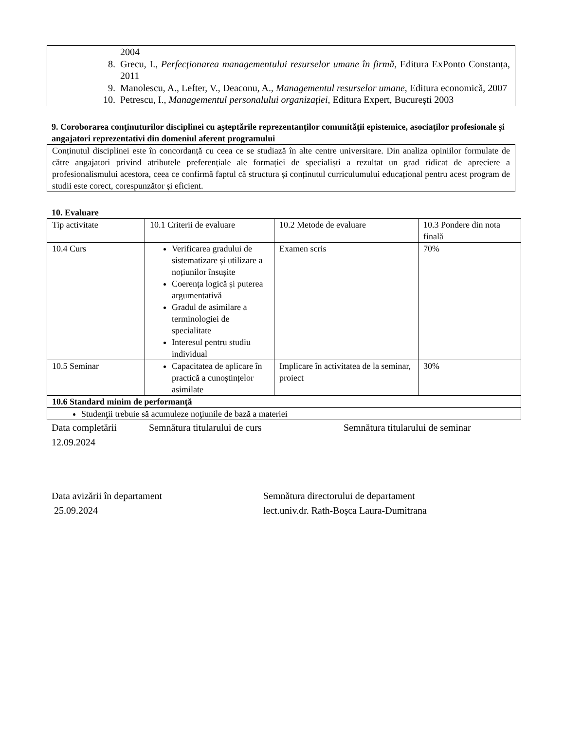2004
8. Grecu, I., Perfecţionarea managementului resurselor umane în firmă, Editura ExPonto Constanța, 2011
9. Manolescu, A., Lefter, V., Deaconu, A., Managementul resurselor umane, Editura economică, 2007
10. Petrescu, I., Managementul personalului organizației, Editura Expert, București 2003
9. Coroborarea conţinuturilor disciplinei cu aşteptările reprezentanţilor comunităţii epistemice, asociaţilor profesionale şi angajatori reprezentativi din domeniul aferent programului
Conținutul disciplinei este în concordanță cu ceea ce se studiază în alte centre universitare. Din analiza opiniilor formulate de către angajatori privind atributele preferențiale ale formației de specialiști a rezultat un grad ridicat de apreciere a profesionalismului acestora, ceea ce confirmă faptul că structura și conținutul curriculumului educațional pentru acest program de studii este corect, corespunzător și eficient.
10. Evaluare
| Tip activitate | 10.1 Criterii de evaluare | 10.2 Metode de evaluare | 10.3 Pondere din nota finală |
| 10.4 Curs | Verificarea gradului de sistematizare și utilizare a noțiunilor însușite Coerența logică și puterea argumentativă Gradul de asimilare a terminologiei de specialitate Interesul pentru studiu individual | Examen scris | 70% |
| 10.5 Seminar | Capacitatea de aplicare în practică a cunoștințelor asimilate | Implicare în activitatea de la seminar, proiect | 30% |
| 10.6 Standard minim de performanţă | | | |
| Studenţii trebuie să acumuleze noţiunile de bază a materiei | | | |
Data completării
12.09.2024 Semnătura titularului de curs Semnătura titularului de seminar
Data avizării în departament
25.09.2024 Semnătura directorului de departament
lect.univ.dr. Rath-Boșca Laura-Dumitrana